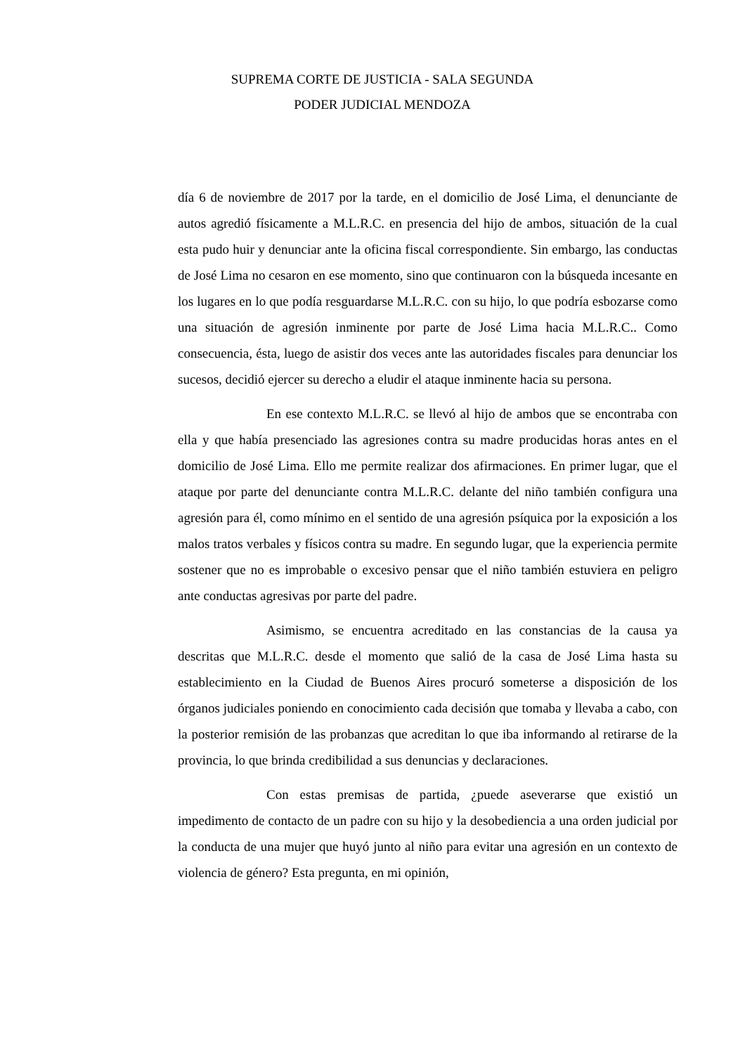SUPREMA CORTE DE JUSTICIA - SALA SEGUNDA
PODER JUDICIAL MENDOZA
día 6 de noviembre de 2017 por la tarde, en el domicilio de José Lima, el denunciante de autos agredió físicamente a M.L.R.C. en presencia del hijo de ambos, situación de la cual esta pudo huir y denunciar ante la oficina fiscal correspondiente. Sin embargo, las conductas de José Lima no cesaron en ese momento, sino que continuaron con la búsqueda incesante en los lugares en lo que podía resguardarse M.L.R.C. con su hijo, lo que podría esbozarse como una situación de agresión inminente por parte de José Lima hacia M.L.R.C.. Como consecuencia, ésta, luego de asistir dos veces ante las autoridades fiscales para denunciar los sucesos, decidió ejercer su derecho a eludir el ataque inminente hacia su persona.
En ese contexto M.L.R.C. se llevó al hijo de ambos que se encontraba con ella y que había presenciado las agresiones contra su madre producidas horas antes en el domicilio de José Lima. Ello me permite realizar dos afirmaciones. En primer lugar, que el ataque por parte del denunciante contra M.L.R.C. delante del niño también configura una agresión para él, como mínimo en el sentido de una agresión psíquica por la exposición a los malos tratos verbales y físicos contra su madre. En segundo lugar, que la experiencia permite sostener que no es improbable o excesivo pensar que el niño también estuviera en peligro ante conductas agresivas por parte del padre.
Asimismo, se encuentra acreditado en las constancias de la causa ya descritas que M.L.R.C. desde el momento que salió de la casa de José Lima hasta su establecimiento en la Ciudad de Buenos Aires procuró someterse a disposición de los órganos judiciales poniendo en conocimiento cada decisión que tomaba y llevaba a cabo, con la posterior remisión de las probanzas que acreditan lo que iba informando al retirarse de la provincia, lo que brinda credibilidad a sus denuncias y declaraciones.
Con estas premisas de partida, ¿puede aseverarse que existió un impedimento de contacto de un padre con su hijo y la desobediencia a una orden judicial por la conducta de una mujer que huyó junto al niño para evitar una agresión en un contexto de violencia de género? Esta pregunta, en mi opinión,